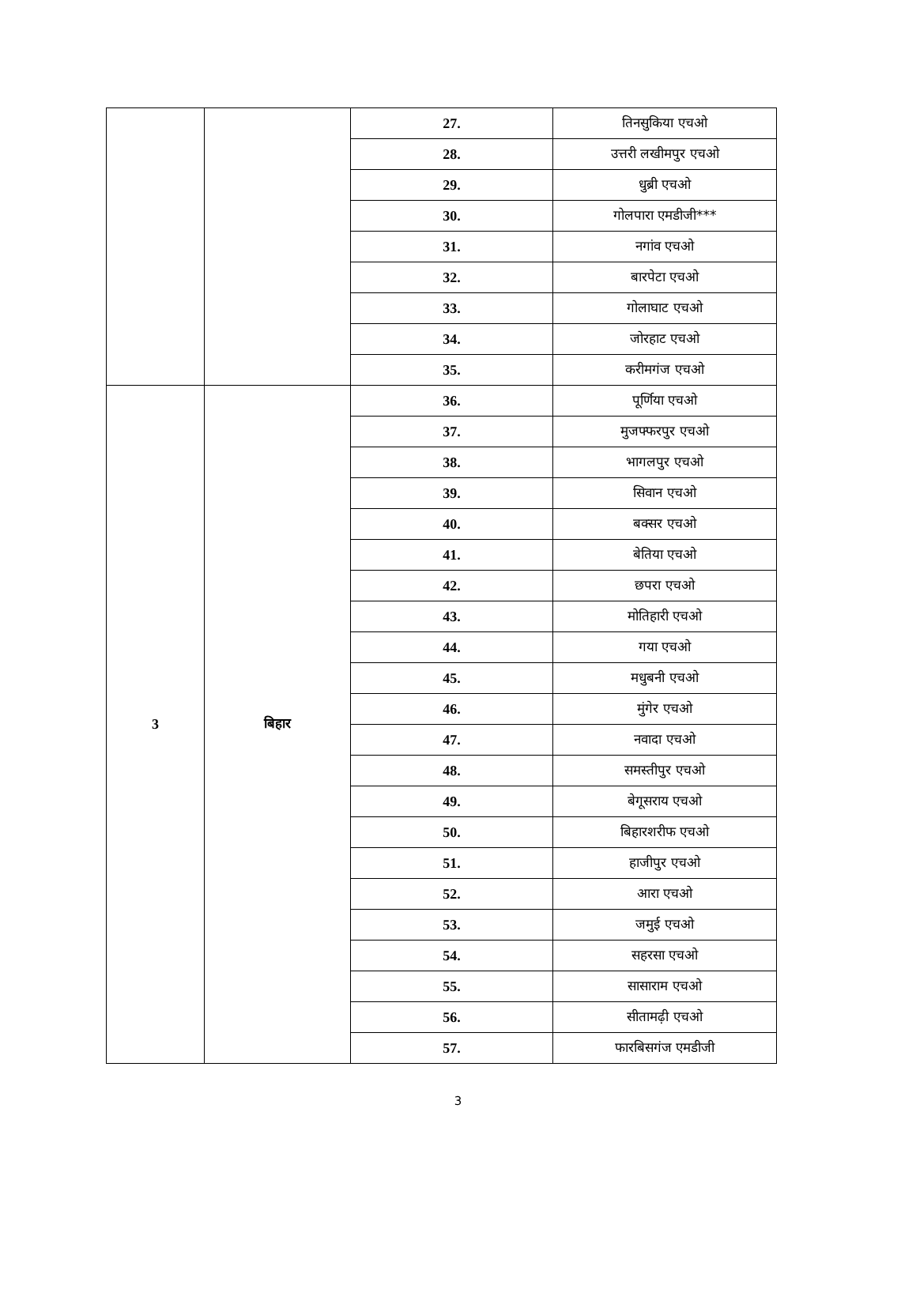| | | 27. | तिनसुकिया एचओ |
| | | 28. | उत्तरी लखीमपुर एचओ |
| | | 29. | धुब्री एचओ |
| | | 30. | गोलपारा एमडीजी*** |
| | | 31. | नगांव एचओ |
| | | 32. | बारपेटा एचओ |
| | | 33. | गोलाघाट एचओ |
| | | 34. | जोरहाट एचओ |
| | | 35. | करीमगंज एचओ |
| 3 | बिहार | 36. | पूर्णिया एचओ |
| | | 37. | मुजफ्फरपुर एचओ |
| | | 38. | भागलपुर एचओ |
| | | 39. | सिवान एचओ |
| | | 40. | बक्सर एचओ |
| | | 41. | बेतिया एचओ |
| | | 42. | छपरा एचओ |
| | | 43. | मोतिहारी एचओ |
| | | 44. | गया एचओ |
| | | 45. | मधुबनी एचओ |
| | | 46. | मुंगेर एचओ |
| | | 47. | नवादा एचओ |
| | | 48. | समस्तीपुर एचओ |
| | | 49. | बेगूसराय एचओ |
| | | 50. | बिहारशरीफ एचओ |
| | | 51. | हाजीपुर एचओ |
| | | 52. | आरा एचओ |
| | | 53. | जमुई एचओ |
| | | 54. | सहरसा एचओ |
| | | 55. | सासाराम एचओ |
| | | 56. | सीतामढ़ी एचओ |
| | | 57. | फारबिसगंज एमडीजी |
3